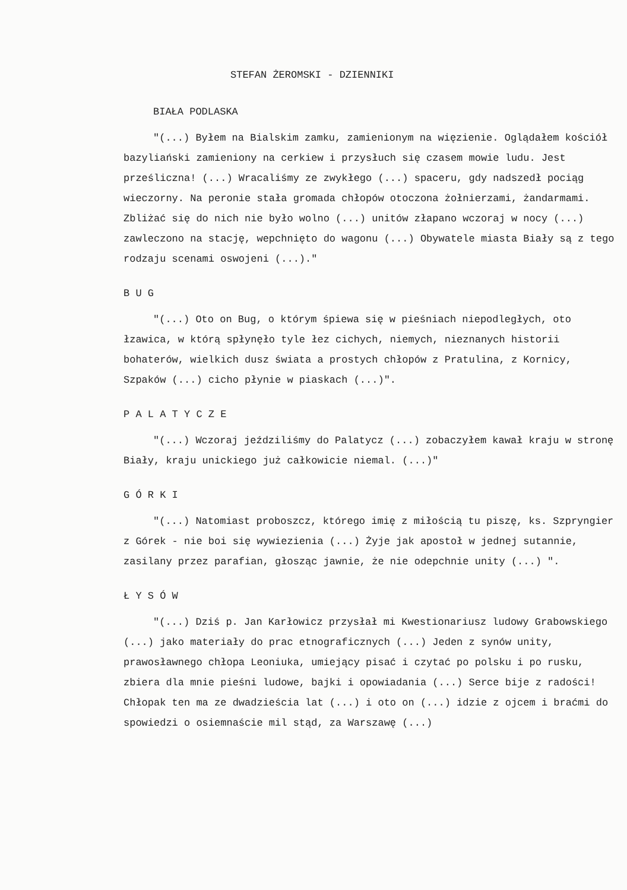STEFAN ŻEROMSKI - DZIENNIKI
BIAŁA PODLASKA
"(...) Byłem na Bialskim zamku, zamienionym na więzienie. Oglądałem kościół bazyliański zamieniony na cerkiew i przysłuch się czasem mowie ludu. Jest prześliczna! (...) Wracaliśmy ze zwykłego (...) spaceru, gdy nadszedł pociąg wieczorny. Na peronie stała gromada chłopów otoczona żołnierzami, żandarmami. Zbliżać się do nich nie było wolno (...) unitów złapano wczoraj w nocy (...) zawleczono na stację, wepchnięto do wagonu (...) Obywatele miasta Biały są z tego rodzaju scenami oswojeni (...)."
B U G
"(...) Oto on Bug, o którym śpiewa się w pieśniach niepodległych, oto łzawica, w którą spłynęło tyle łez cichych, niemych, nieznanych historii bohaterów, wielkich dusz świata a prostych chłopów z Pratulina, z Kornicy, Szpaków (...) cicho płynie w piaskach (...)".
P A L A T Y C Z E
"(...) Wczoraj jeździliśmy do Palatycz (...) zobaczyłem kawał kraju w stronę Biały, kraju unickiego już całkowicie niemal. (...)"
G Ó R K I
"(...) Natomiast proboszcz, którego imię z miłością tu piszę, ks. Szpryngier z Górek - nie boi się wywiezienia (...) Żyje jak apostoł w jednej sutannie, zasilany przez parafian, głosząc jawnie, że nie odepchnie unity (...) ".
Ł Y S Ó W
"(...) Dziś p. Jan Karłowicz przysłał mi Kwestionariusz ludowy Grabowskiego (...) jako materiały do prac etnograficznych (...) Jeden z synów unity, prawosławnego chłopa Leoniuka, umiejący pisać i czytać po polsku i po rusku, zbiera dla mnie pieśni ludowe, bajki i opowiadania (...) Serce bije z radości! Chłopak ten ma ze dwadzieścia lat (...) i oto on (...) idzie z ojcem i braćmi do spowiedzi o osiemnaście mil stąd, za Warszawę (...)